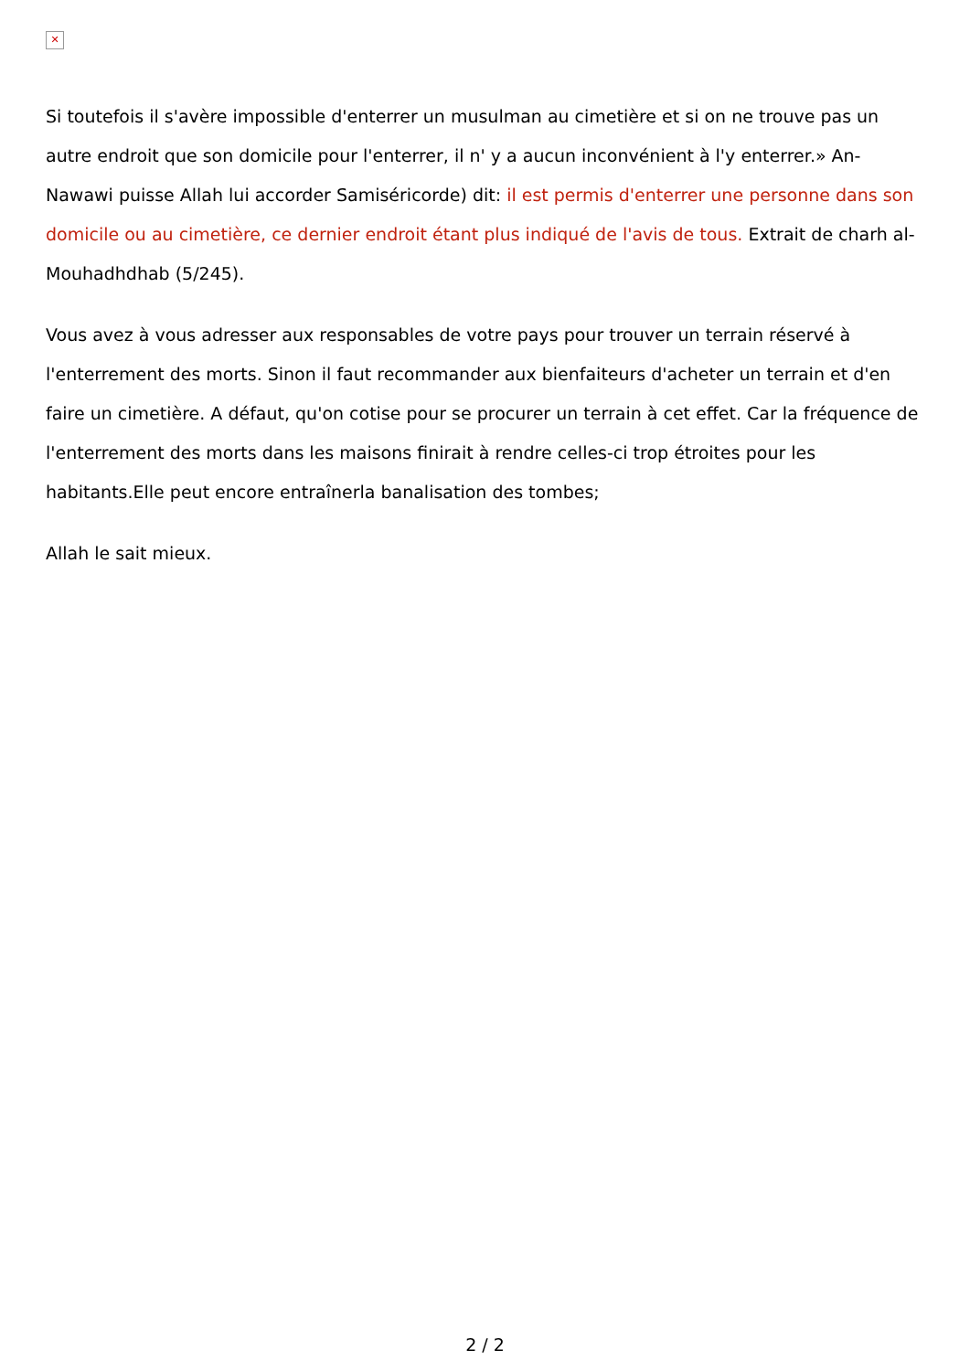✕
Si toutefois il s'avère impossible d'enterrer un musulman au cimetière et si on ne trouve pas un autre endroit que son domicile pour l'enterrer, il n' y a aucun inconvénient à l'y enterrer.» An-Nawawi puisse Allah lui accorder Samiséricorde) dit: il est permis d'enterrer une personne dans son domicile ou au cimetière, ce dernier endroit étant plus indiqué de l'avis de tous. Extrait de charh al-Mouhadhdhab (5/245).
Vous avez à vous adresser aux responsables de votre pays pour trouver un terrain réservé à l'enterrement des morts. Sinon il faut recommander aux bienfaiteurs d'acheter un terrain et d'en faire un cimetière. A défaut, qu'on cotise pour se procurer un terrain à cet effet. Car la fréquence de l'enterrement des morts dans les maisons finirait à rendre celles-ci trop étroites pour les habitants.Elle peut encore entraînerla banalisation des tombes;
Allah le sait mieux.
2 / 2